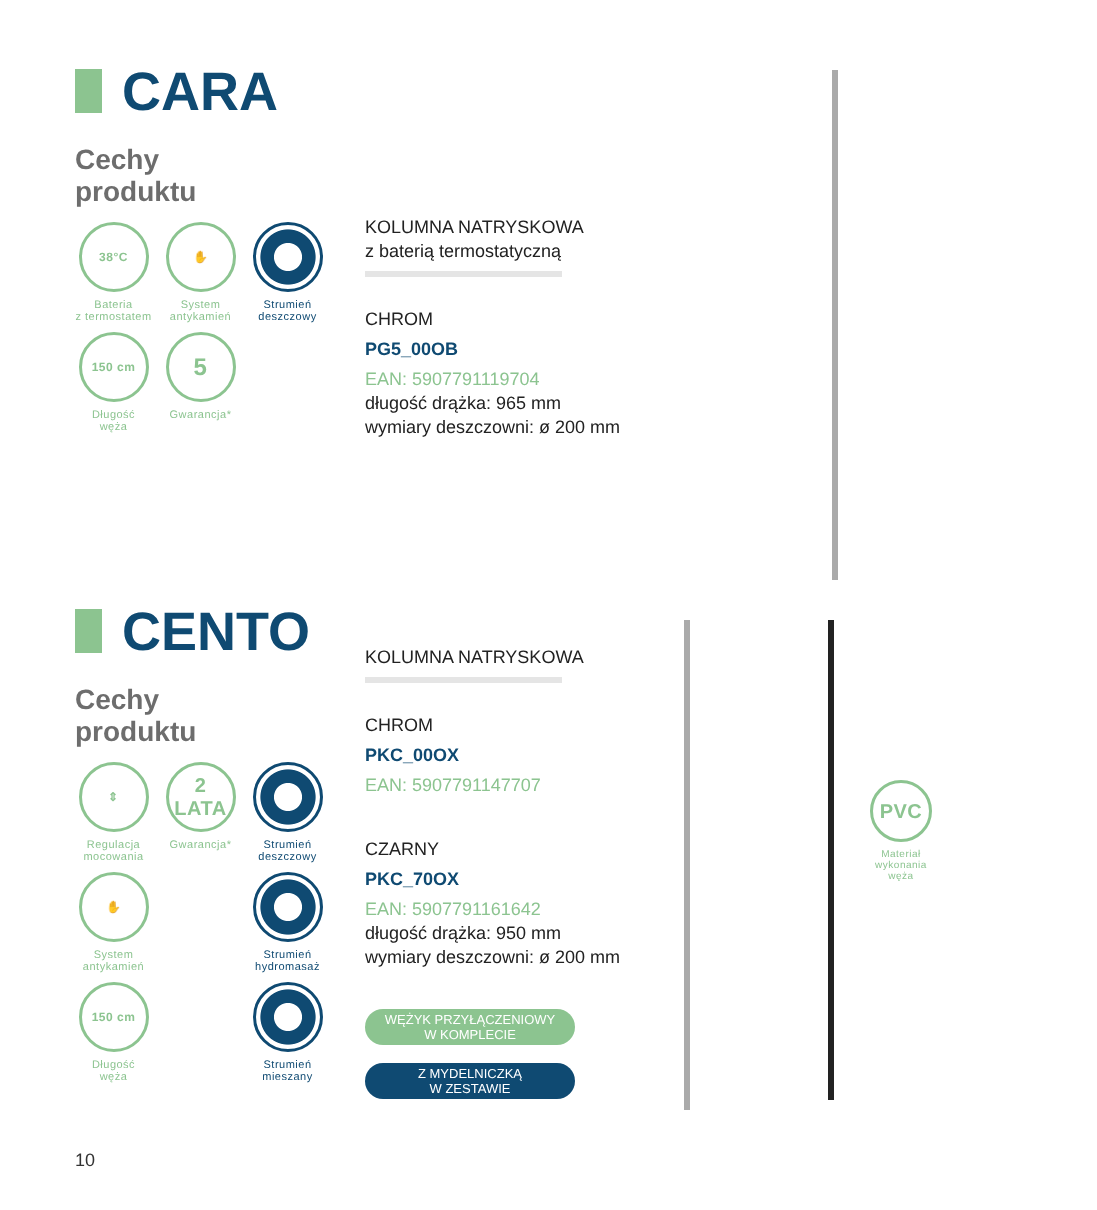CARA
Cechy
produktu
38°C
Bateria
z termostatem
✋
System
antykamień
Strumień
deszczowy
150 cm
Długość
węża
5
Gwarancja*
KOLUMNA NATRYSKOWA
z baterią termostatyczną
CHROM
PG5_00OB
EAN: 5907791119704
długość drążka: 965 mm
wymiary deszczowni: ø 200 mm
CENTO
Cechy
produktu
⇕
Regulacja
mocowania
2 LATA
Gwarancja*
Strumień
deszczowy
✋
System
antykamień
Strumień
hydromasaż
150 cm
Długość
węża
Strumień
mieszany
KOLUMNA NATRYSKOWA
CHROM
PKC_00OX
EAN: 5907791147707
CZARNY
PKC_70OX
EAN: 5907791161642
długość drążka: 950 mm
wymiary deszczowni: ø 200 mm
WĘŻYK PRZYŁĄCZENIOWY
W KOMPLECIE
Z MYDELNICZKĄ
W ZESTAWIE
PVC
Materiał wykonania węża
10